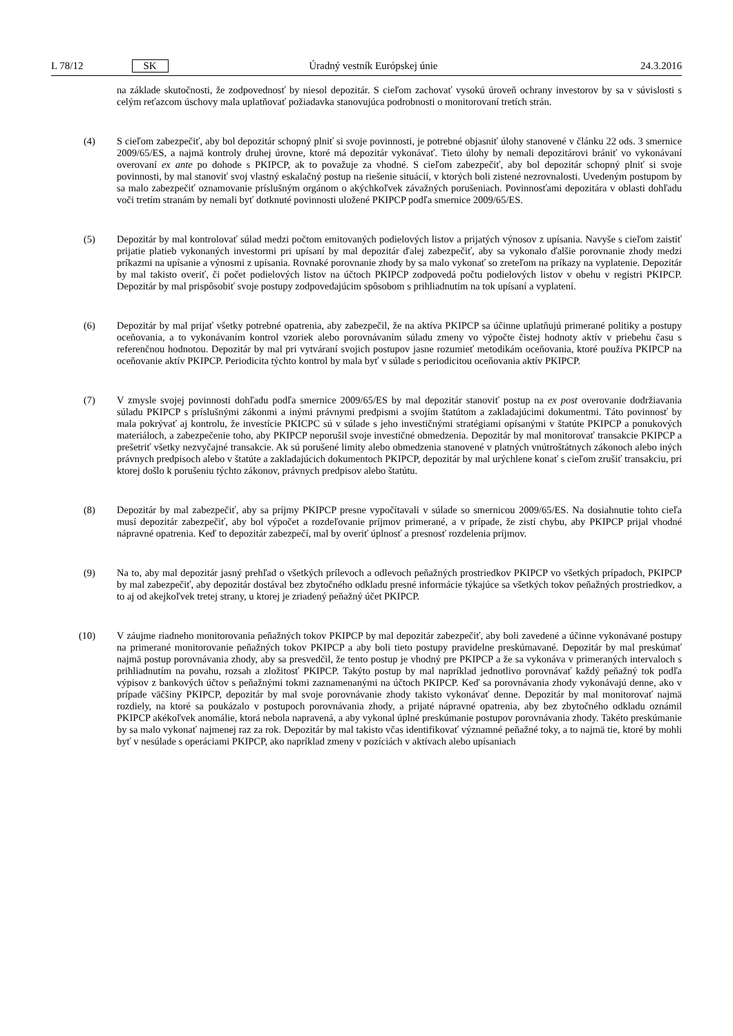L 78/12 SK Úradný vestník Európskej únie 24.3.2016
na základe skutočnosti, že zodpovednosť by niesol depozitár. S cieľom zachovať vysokú úroveň ochrany investorov by sa v súvislosti s celým reťazcom úschovy mala uplatňovať požiadavka stanovujúca podrobnosti o monitorovaní tretích strán.
(4) S cieľom zabezpečiť, aby bol depozitár schopný plniť si svoje povinnosti, je potrebné objasniť úlohy stanovené v článku 22 ods. 3 smernice 2009/65/ES, a najmä kontroly druhej úrovne, ktoré má depozitár vykonávať. Tieto úlohy by nemali depozitárovi brániť vo vykonávaní overovaní ex ante po dohode s PKIPCP, ak to považuje za vhodné. S cieľom zabezpečiť, aby bol depozitár schopný plniť si svoje povinnosti, by mal stanoviť svoj vlastný eskalačný postup na riešenie situácií, v ktorých boli zistené nezrovnalosti. Uvedeným postupom by sa malo zabezpečiť oznamovanie príslušným orgánom o akýchkoľvek závažných porušeniach. Povinnosťami depozitára v oblasti dohľadu voči tretím stranám by nemali byť dotknuté povinnosti uložené PKIPCP podľa smernice 2009/65/ES.
(5) Depozitár by mal kontrolovať súlad medzi počtom emitovaných podielových listov a prijatých výnosov z upísania. Navyše s cieľom zaistiť prijatie platieb vykonaných investormi pri upísaní by mal depozitár ďalej zabezpečiť, aby sa vykonalo ďalšie porovnanie zhody medzi príkazmi na upísanie a výnosmi z upísania. Rovnaké porovnanie zhody by sa malo vykonať so zreteľom na príkazy na vyplatenie. Depozitár by mal takisto overiť, či počet podielových listov na účtoch PKIPCP zodpovedá počtu podielových listov v obehu v registri PKIPCP. Depozitár by mal prispôsobiť svoje postupy zodpovedajúcim spôsobom s prihliadnutím na tok upísaní a vyplatení.
(6) Depozitár by mal prijať všetky potrebné opatrenia, aby zabezpečil, že na aktíva PKIPCP sa účinne uplatňujú primerané politiky a postupy oceňovania, a to vykonávaním kontrol vzoriek alebo porovnávaním súladu zmeny vo výpočte čistej hodnoty aktív v priebehu času s referenčnou hodnotou. Depozitár by mal pri vytváraní svojich postupov jasne rozumieť metodikám oceňovania, ktoré používa PKIPCP na oceňovanie aktív PKIPCP. Periodicita týchto kontrol by mala byť v súlade s periodicitou oceňovania aktív PKIPCP.
(7) V zmysle svojej povinnosti dohľadu podľa smernice 2009/65/ES by mal depozitár stanoviť postup na ex post overovanie dodržiavania súladu PKIPCP s príslušnými zákonmi a inými právnymi predpismi a svojím štatútom a zakladajúcimi dokumentmi. Táto povinnosť by mala pokrývať aj kontrolu, že investície PKICPC sú v súlade s jeho investičnými stratégiami opísanými v štatúte PKIPCP a ponukových materiáloch, a zabezpečenie toho, aby PKIPCP neporušil svoje investičné obmedzenia. Depozitár by mal monitorovať transakcie PKIPCP a prešetriť všetky nezvyčajné transakcie. Ak sú porušené limity alebo obmedzenia stanovené v platných vnútroštátnych zákonoch alebo iných právnych predpisoch alebo v štatúte a zakladajúcich dokumentoch PKIPCP, depozitár by mal urýchlene konať s cieľom zrušiť transakciu, pri ktorej došlo k porušeniu týchto zákonov, právnych predpisov alebo štatútu.
(8) Depozitár by mal zabezpečiť, aby sa príjmy PKIPCP presne vypočítavali v súlade so smernicou 2009/65/ES. Na dosiahnutie tohto cieľa musí depozitár zabezpečiť, aby bol výpočet a rozdeľovanie príjmov primerané, a v prípade, že zistí chybu, aby PKIPCP prijal vhodné nápravné opatrenia. Keď to depozitár zabezpečí, mal by overiť úplnosť a presnosť rozdelenia príjmov.
(9) Na to, aby mal depozitár jasný prehľad o všetkých prílevoch a odlevoch peňažných prostriedkov PKIPCP vo všetkých prípadoch, PKIPCP by mal zabezpečiť, aby depozitár dostával bez zbytočného odkladu presné informácie týkajúce sa všetkých tokov peňažných prostriedkov, a to aj od akejkoľvek tretej strany, u ktorej je zriadený peňažný účet PKIPCP.
(10) V záujme riadneho monitorovania peňažných tokov PKIPCP by mal depozitár zabezpečiť, aby boli zavedené a účinne vykonávané postupy na primerané monitorovanie peňažných tokov PKIPCP a aby boli tieto postupy pravidelne preskúmavané. Depozitár by mal preskúmať najmä postup porovnávania zhody, aby sa presvedčil, že tento postup je vhodný pre PKIPCP a že sa vykonáva v primeraných intervaloch s prihliadnutím na povahu, rozsah a zložitosť PKIPCP. Takýto postup by mal napríklad jednotlivo porovnávať každý peňažný tok podľa výpisov z bankových účtov s peňažnými tokmi zaznamenanými na účtoch PKIPCP. Keď sa porovnávania zhody vykonávajú denne, ako v prípade väčšiny PKIPCP, depozitár by mal svoje porovnávanie zhody takisto vykonávať denne. Depozitár by mal monitorovať najmä rozdiely, na ktoré sa poukázalo v postupoch porovnávania zhody, a prijaté nápravné opatrenia, aby bez zbytočného odkladu oznámil PKIPCP akékoľvek anomálie, ktorá nebola napravená, a aby vykonal úplné preskúmanie postupov porovnávania zhody. Takéto preskúmanie by sa malo vykonať najmenej raz za rok. Depozitár by mal takisto včas identifikovať významné peňažné toky, a to najmä tie, ktoré by mohli byť v nesúlade s operáciami PKIPCP, ako napríklad zmeny v pozíciách v aktívach alebo upísaniach